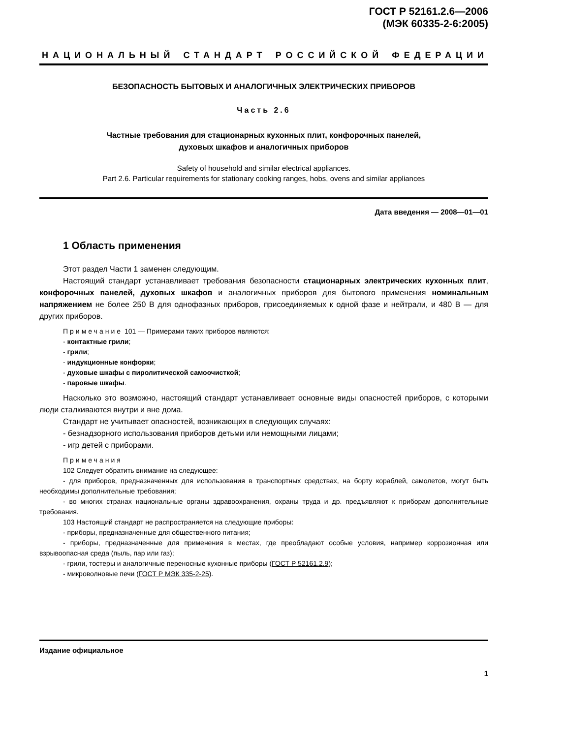ГОСТ Р 52161.2.6—2006
(МЭК 60335-2-6:2005)
НАЦИОНАЛЬНЫЙ СТАНДАРТ РОССИЙСКОЙ ФЕДЕРАЦИИ
БЕЗОПАСНОСТЬ БЫТОВЫХ И АНАЛОГИЧНЫХ ЭЛЕКТРИЧЕСКИХ ПРИБОРОВ
Часть 2.6
Частные требования для стационарных кухонных плит, конфорочных панелей,
духовых шкафов и аналогичных приборов
Safety of household and similar electrical appliances.
Part 2.6. Particular requirements for stationary cooking ranges, hobs, ovens and similar appliances
Дата введения — 2008—01—01
1 Область применения
Этот раздел Части 1 заменен следующим.
Настоящий стандарт устанавливает требования безопасности стационарных электрических кухонных плит, конфорочных панелей, духовых шкафов и аналогичных приборов для бытового применения номинальным напряжением не более 250 В для однофазных приборов, присоединяемых к одной фазе и нейтрали, и 480 В — для других приборов.
Примечание 101 — Примерами таких приборов являются:
- контактные грили;
- грили;
- индукционные конфорки;
- духовые шкафы с пиролитической самоочисткой;
- паровые шкафы.
Насколько это возможно, настоящий стандарт устанавливает основные виды опасностей приборов, с которыми люди сталкиваются внутри и вне дома.
Стандарт не учитывает опасностей, возникающих в следующих случаях:
- безнадзорного использования приборов детьми или немощными лицами;
- игр детей с приборами.
Примечания
102 Следует обратить внимание на следующее:
- для приборов, предназначенных для использования в транспортных средствах, на борту кораблей, самолетов, могут быть необходимы дополнительные требования;
- во многих странах национальные органы здравоохранения, охраны труда и др. предъявляют к приборам дополнительные требования.
103 Настоящий стандарт не распространяется на следующие приборы:
- приборы, предназначенные для общественного питания;
- приборы, предназначенные для применения в местах, где преобладают особые условия, например коррозионная или взрывоопасная среда (пыль, пар или газ);
- грили, тостеры и аналогичные переносные кухонные приборы (ГОСТ Р 52161.2.9);
- микроволновые печи (ГОСТ Р МЭК 335-2-25).
Издание официальное
1